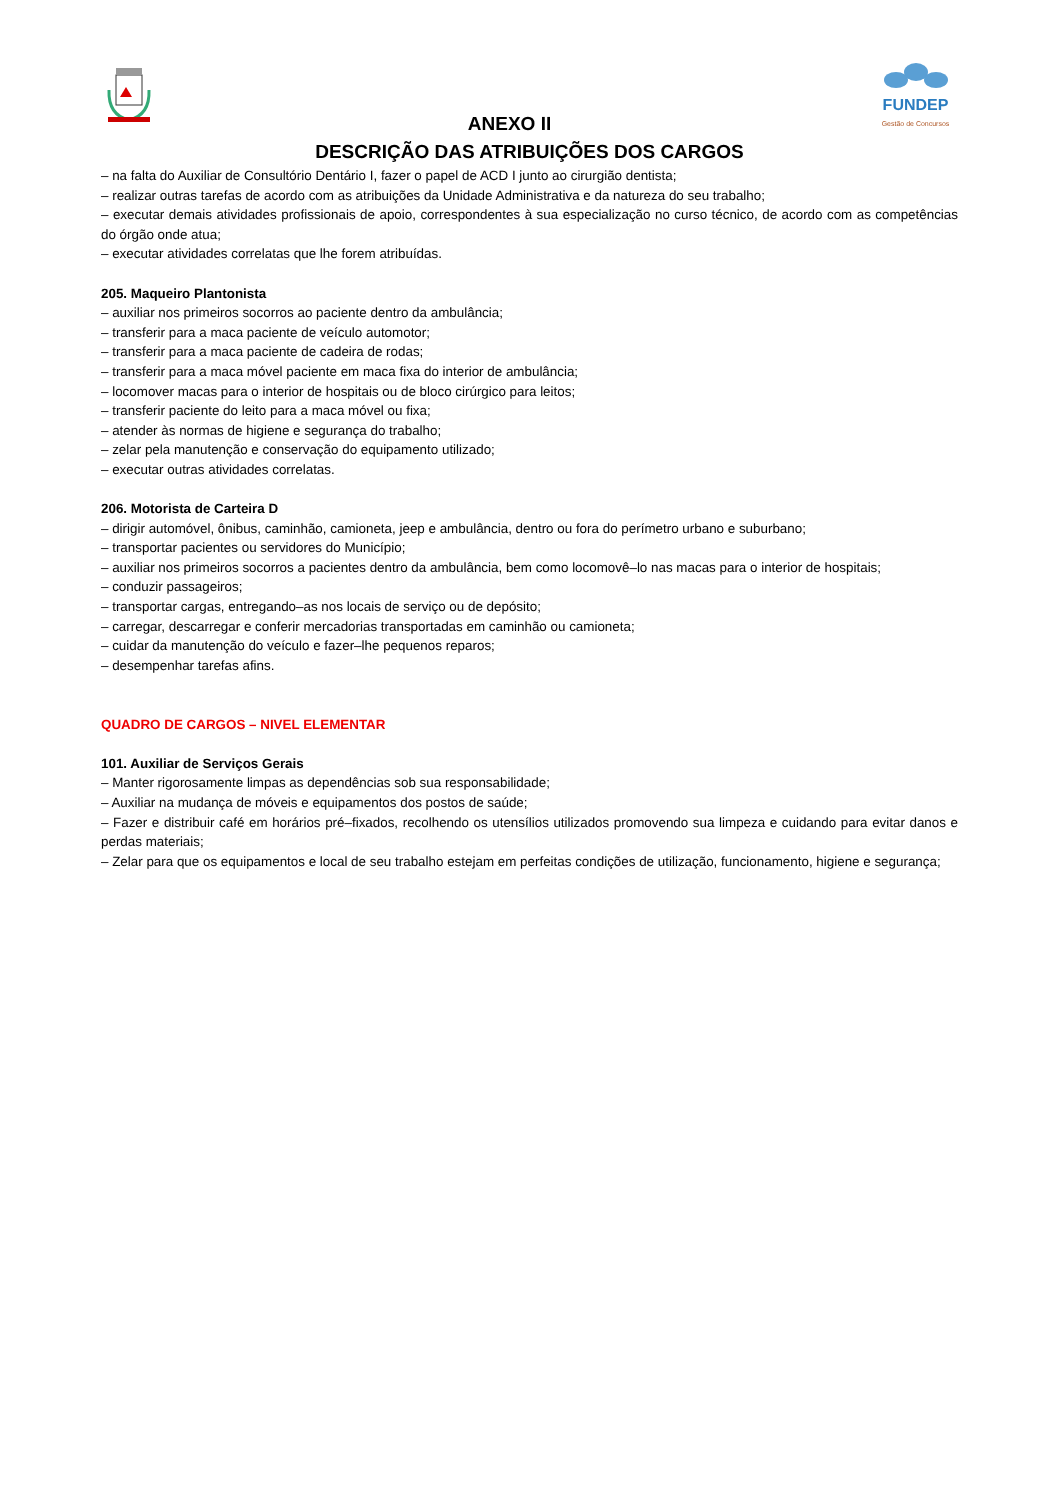FUNDEP
Gestão de Concursos
ANEXO II
DESCRIÇÃO DAS ATRIBUIÇÕES DOS CARGOS
– na falta do Auxiliar de Consultório Dentário I, fazer o papel de ACD I junto ao cirurgião dentista;
– realizar outras tarefas de acordo com as atribuições da Unidade Administrativa e da natureza do seu trabalho;
– executar demais atividades profissionais de apoio, correspondentes à sua especialização no curso técnico, de acordo com as competências do órgão onde atua;
– executar atividades correlatas que lhe forem atribuídas.
205. Maqueiro Plantonista
– auxiliar nos primeiros socorros ao paciente dentro da ambulância;
– transferir para a maca paciente de veículo automotor;
– transferir para a maca paciente de cadeira de rodas;
– transferir para a maca móvel paciente em maca fixa do interior de ambulância;
– locomover macas para o interior de hospitais ou de bloco cirúrgico para leitos;
– transferir paciente do leito para a maca móvel ou fixa;
– atender às normas de higiene e segurança do trabalho;
– zelar pela manutenção e conservação do equipamento utilizado;
– executar outras atividades correlatas.
206. Motorista de Carteira D
– dirigir automóvel, ônibus, caminhão, camioneta, jeep e ambulância, dentro ou fora do perímetro urbano e suburbano;
– transportar pacientes ou servidores do Município;
– auxiliar nos primeiros socorros a pacientes dentro da ambulância, bem como locomovê–lo nas macas para o interior de hospitais;
– conduzir passageiros;
– transportar cargas, entregando–as nos locais de serviço ou de depósito;
– carregar, descarregar e conferir mercadorias transportadas em caminhão ou camioneta;
– cuidar da manutenção do veículo e fazer–lhe pequenos reparos;
– desempenhar tarefas afins.
QUADRO DE CARGOS – NIVEL ELEMENTAR
101. Auxiliar de Serviços Gerais
– Manter rigorosamente limpas as dependências sob sua responsabilidade;
– Auxiliar na mudança de móveis e equipamentos dos postos de saúde;
– Fazer e distribuir café em horários pré–fixados, recolhendo os utensílios utilizados promovendo sua limpeza e cuidando para evitar danos e perdas materiais;
– Zelar para que os equipamentos e local de seu trabalho estejam em perfeitas condições de utilização, funcionamento, higiene e segurança;